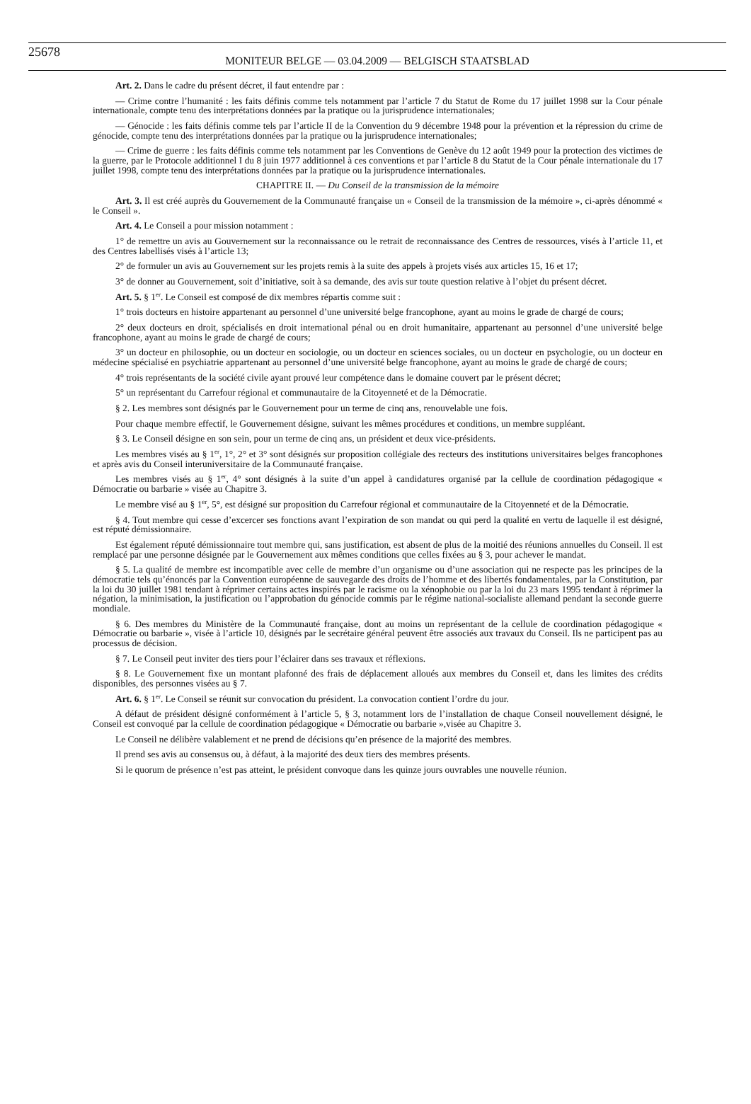25678 MONITEUR BELGE — 03.04.2009 — BELGISCH STAATSBLAD
Art. 2. Dans le cadre du présent décret, il faut entendre par :
— Crime contre l’humanité : les faits définis comme tels notamment par l’article 7 du Statut de Rome du 17 juillet 1998 sur la Cour pénale internationale, compte tenu des interprétations données par la pratique ou la jurisprudence internationales;
— Génocide : les faits définis comme tels par l’article II de la Convention du 9 décembre 1948 pour la prévention et la répression du crime de génocide, compte tenu des interprétations données par la pratique ou la jurisprudence internationales;
— Crime de guerre : les faits définis comme tels notamment par les Conventions de Genève du 12 août 1949 pour la protection des victimes de la guerre, par le Protocole additionnel I du 8 juin 1977 additionnel à ces conventions et par l’article 8 du Statut de la Cour pénale internationale du 17 juillet 1998, compte tenu des interprétations données par la pratique ou la jurisprudence internationales.
CHAPITRE II. — Du Conseil de la transmission de la mémoire
Art. 3. Il est créé auprès du Gouvernement de la Communauté française un « Conseil de la transmission de la mémoire », ci-après dénommé « le Conseil ».
Art. 4. Le Conseil a pour mission notamment :
1° de remettre un avis au Gouvernement sur la reconnaissance ou le retrait de reconnaissance des Centres de ressources, visés à l’article 11, et des Centres labellisés visés à l’article 13;
2° de formuler un avis au Gouvernement sur les projets remis à la suite des appels à projets visés aux articles 15, 16 et 17;
3° de donner au Gouvernement, soit d’initiative, soit à sa demande, des avis sur toute question relative à l’objet du présent décret.
Art. 5. § 1<sup>er</sup>. Le Conseil est composé de dix membres répartis comme suit :
1° trois docteurs en histoire appartenant au personnel d’une université belge francophone, ayant au moins le grade de chargé de cours;
2° deux docteurs en droit, spécialisés en droit international pénal ou en droit humanitaire, appartenant au personnel d’une université belge francophone, ayant au moins le grade de chargé de cours;
3° un docteur en philosophie, ou un docteur en sociologie, ou un docteur en sciences sociales, ou un docteur en psychologie, ou un docteur en médecine spécialisé en psychiatrie appartenant au personnel d’une université belge francophone, ayant au moins le grade de chargé de cours;
4° trois représentants de la société civile ayant prouvé leur compétence dans le domaine couvert par le présent décret;
5° un représentant du Carrefour régional et communautaire de la Citoyenneté et de la Démocratie.
§ 2. Les membres sont désignés par le Gouvernement pour un terme de cinq ans, renouvelable une fois.
Pour chaque membre effectif, le Gouvernement désigne, suivant les mêmes procédures et conditions, un membre suppléant.
§ 3. Le Conseil désigne en son sein, pour un terme de cinq ans, un président et deux vice-présidents.
Les membres visés au § 1<sup>er</sup>, 1°, 2° et 3° sont désignés sur proposition collégiale des recteurs des institutions universitaires belges francophones et après avis du Conseil interuniversitaire de la Communauté française.
Les membres visés au § 1<sup>er</sup>, 4° sont désignés à la suite d’un appel à candidatures organisé par la cellule de coordination pédagogique « Démocratie ou barbarie » visée au Chapitre 3.
Le membre visé au § 1<sup>er</sup>, 5°, est désigné sur proposition du Carrefour régional et communautaire de la Citoyenneté et de la Démocratie.
§ 4. Tout membre qui cesse d’excercer ses fonctions avant l’expiration de son mandat ou qui perd la qualité en vertu de laquelle il est désigné, est réputé démissionnaire.
Est également réputé démissionnaire tout membre qui, sans justification, est absent de plus de la moitié des réunions annuelles du Conseil. Il est remplacé par une personne désignée par le Gouvernement aux mêmes conditions que celles fixées au § 3, pour achever le mandat.
§ 5. La qualité de membre est incompatible avec celle de membre d’un organisme ou d’une association qui ne respecte pas les principes de la démocratie tels qu’énoncés par la Convention européenne de sauvegarde des droits de l’homme et des libertés fondamentales, par la Constitution, par la loi du 30 juillet 1981 tendant à réprimer certains actes inspirés par le racisme ou la xénophobie ou par la loi du 23 mars 1995 tendant à réprimer la négation, la minimisation, la justification ou l’approbation du génocide commis par le régime national-socialiste allemand pendant la seconde guerre mondiale.
§ 6. Des membres du Ministère de la Communauté française, dont au moins un représentant de la cellule de coordination pédagogique « Démocratie ou barbarie », visée à l’article 10, désignés par le secrétaire général peuvent être associés aux travaux du Conseil. Ils ne participent pas au processus de décision.
§ 7. Le Conseil peut inviter des tiers pour l’éclairer dans ses travaux et réflexions.
§ 8. Le Gouvernement fixe un montant plafonné des frais de déplacement alloués aux membres du Conseil et, dans les limites des crédits disponibles, des personnes visées au § 7.
Art. 6. § 1<sup>er</sup>. Le Conseil se réunit sur convocation du président. La convocation contient l’ordre du jour.
A défaut de président désigné conformément à l’article 5, § 3, notamment lors de l’installation de chaque Conseil nouvellement désigné, le Conseil est convoqué par la cellule de coordination pédagogique « Démocratie ou barbarie »,visée au Chapitre 3.
Le Conseil ne délibère valablement et ne prend de décisions qu’en présence de la majorité des membres.
Il prend ses avis au consensus ou, à défaut, à la majorité des deux tiers des membres présents.
Si le quorum de présence n’est pas atteint, le président convoque dans les quinze jours ouvrables une nouvelle réunion.